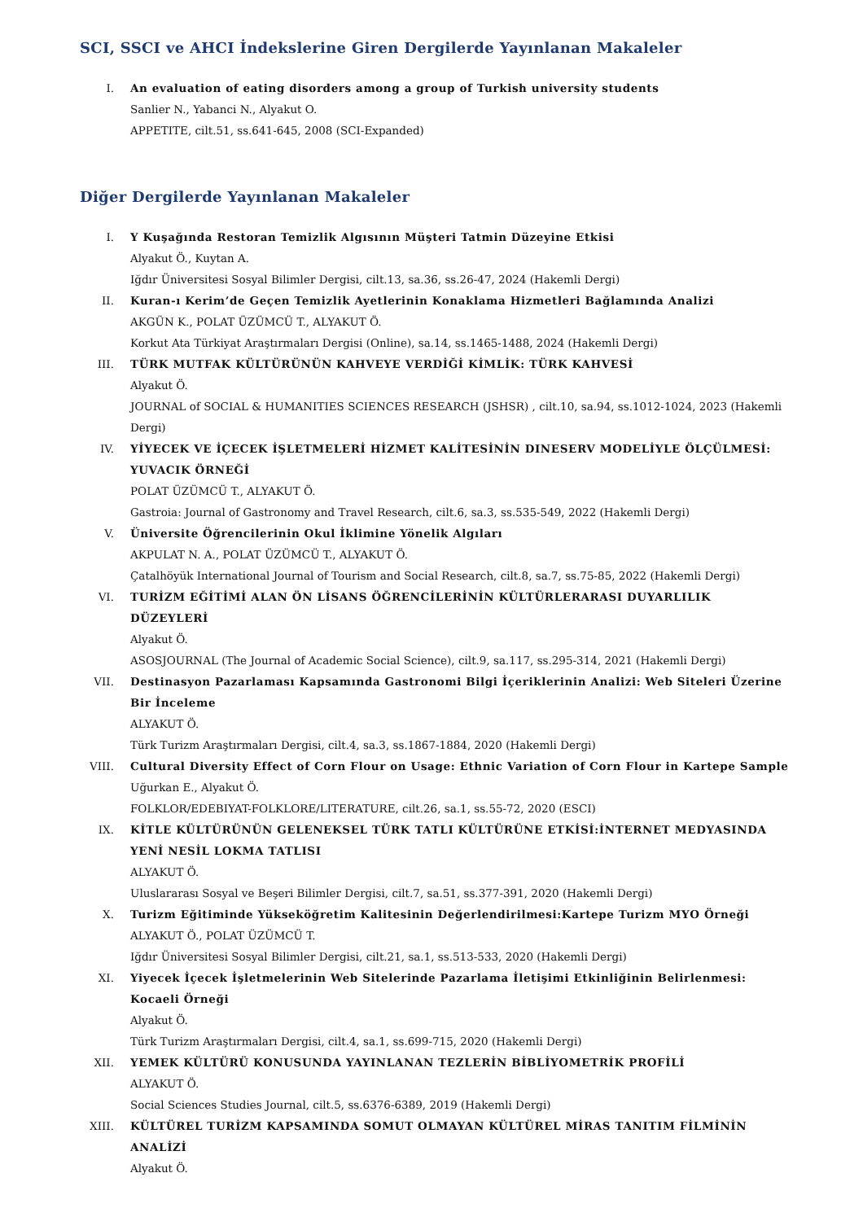SCI, SSCI ve AHCI İndekslerine Giren Dergilerde Yayınlanan Makaleler
I. An evaluation of eating disorders among a group of Turkish university students
Sanlier N., Yabanci N., Alyakut O.
APPETITE, cilt.51, ss.641-645, 2008 (SCI-Expanded)
Diğer Dergilerde Yayınlanan Makaleler
I. Y Kuşağında Restoran Temizlik Algısının Müşteri Tatmin Düzeyine Etkisi
Alyakut Ö., Kuytan A.
Iğdır Üniversitesi Sosyal Bilimler Dergisi, cilt.13, sa.36, ss.26-47, 2024 (Hakemli Dergi)
II. Kuran-ı Kerim’de Geçen Temizlik Ayetlerinin Konaklama Hizmetleri Bağlamında Analizi
AKGÜN K., POLAT ÜZÜMCÜ T., ALYAKUT Ö.
Korkut Ata Türkiyat Araştırmaları Dergisi (Online), sa.14, ss.1465-1488, 2024 (Hakemli Dergi)
III. TÜRK MUTFAK KÜLTÜRÜNÜN KAHVEYE VERDİĞİ KİMLİK: TÜRK KAHVESİ
Alyakut Ö.
JOURNAL of SOCIAL & HUMANITIES SCIENCES RESEARCH (JSHSR) , cilt.10, sa.94, ss.1012-1024, 2023 (Hakemli Dergi)
IV. YİYECEK VE İÇECEK İŞLETMELERİ HİZMET KALİTESİNİN DINESERV MODELİYLE ÖLÇÜLMESİ: YUVACIK ÖRNEĞİ
POLAT ÜZÜMCÜ T., ALYAKUT Ö.
Gastroia: Journal of Gastronomy and Travel Research, cilt.6, sa.3, ss.535-549, 2022 (Hakemli Dergi)
V. Üniversite Öğrencilerinin Okul İklimine Yönelik Algıları
AKPULAT N. A., POLAT ÜZÜMCÜ T., ALYAKUT Ö.
Çatalhöyük International Journal of Tourism and Social Research, cilt.8, sa.7, ss.75-85, 2022 (Hakemli Dergi)
VI. TURİZM EĞİTİMİ ALAN ÖN LİSANS ÖĞRENCİLERİNİN KÜLTÜRLERARASI DUYARLILIK DÜZEYLERİ
Alyakut Ö.
ASOSJOURNAL (The Journal of Academic Social Science), cilt.9, sa.117, ss.295-314, 2021 (Hakemli Dergi)
VII. Destinasyon Pazarlaması Kapsamında Gastronomi Bilgi İçeriklerinin Analizi: Web Siteleri Üzerine Bir İnceleme
ALYAKUT Ö.
Türk Turizm Araştırmaları Dergisi, cilt.4, sa.3, ss.1867-1884, 2020 (Hakemli Dergi)
VIII. Cultural Diversity Effect of Corn Flour on Usage: Ethnic Variation of Corn Flour in Kartepe Sample
Uğurkan E., Alyakut Ö.
FOLKLOR/EDEBIYAT-FOLKLORE/LITERATURE, cilt.26, sa.1, ss.55-72, 2020 (ESCI)
IX. KİTLE KÜLTÜRÜNÜN GELENEKSEL TÜRK TATLI KÜLTÜRÜNE ETKİSİ:İNTERNET MEDYASINDA YENİ NESİL LOKMA TATLISI
ALYAKUT Ö.
Uluslararası Sosyal ve Beşeri Bilimler Dergisi, cilt.7, sa.51, ss.377-391, 2020 (Hakemli Dergi)
X. Turizm Eğitiminde Yükseköğretim Kalitesinin Değerlendirilmesi:Kartepe Turizm MYO Örneği
ALYAKUT Ö., POLAT ÜZÜMCÜ T.
Iğdır Üniversitesi Sosyal Bilimler Dergisi, cilt.21, sa.1, ss.513-533, 2020 (Hakemli Dergi)
XI. Yiyecek İçecek İşletmelerinin Web Sitelerinde Pazarlama İletişimi Etkinliğinin Belirlenmesi: Kocaeli Örneği
Alyakut Ö.
Türk Turizm Araştırmaları Dergisi, cilt.4, sa.1, ss.699-715, 2020 (Hakemli Dergi)
XII. YEMEK KÜLTÜRÜ KONUSUNDA YAYINLANAN TEZLERİN BİBLİYOMETRİK PROFİLİ
ALYAKUT Ö.
Social Sciences Studies Journal, cilt.5, ss.6376-6389, 2019 (Hakemli Dergi)
XIII. KÜLTÜREL TURİZM KAPSAMINDA SOMUT OLMAYAN KÜLTÜREL MİRAS TANITIM FİLMİNİN ANALİZİ
Alyakut Ö.